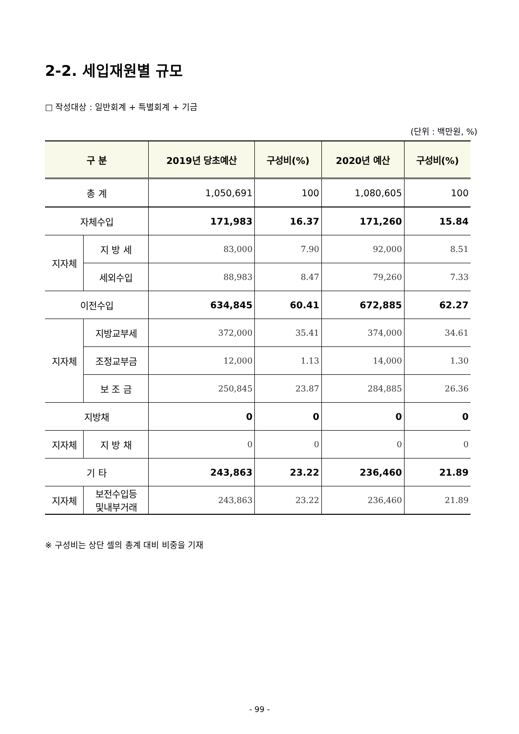2-2. 세입재원별 규모
□ 작성대상 : 일반회계 + 특별회계 + 기금
(단위 : 백만원, %)
| 구 분 | | 2019년 당초예산 | 구성비(%) | 2020년 예산 | 구성비(%) |
| --- | --- | --- | --- | --- | --- |
| 총 계 | | 1,050,691 | 100 | 1,080,605 | 100 |
| 자체수입 | | 171,983 | 16.37 | 171,260 | 15.84 |
| 지자체 | 지 방 세 | 83,000 | 7.90 | 92,000 | 8.51 |
| | 세외수입 | 88,983 | 8.47 | 79,260 | 7.33 |
| 이전수입 | | 634,845 | 60.41 | 672,885 | 62.27 |
| 지자체 | 지방교부세 | 372,000 | 35.41 | 374,000 | 34.61 |
| | 조정교부금 | 12,000 | 1.13 | 14,000 | 1.30 |
| | 보 조 금 | 250,845 | 23.87 | 284,885 | 26.36 |
| 지방채 | | 0 | 0 | 0 | 0 |
| 지자체 | 지 방 채 | 0 | 0 | 0 | 0 |
| 기 타 | | 243,863 | 23.22 | 236,460 | 21.89 |
| 지자체 | 보전수입등 및내부거래 | 243,863 | 23.22 | 236,460 | 21.89 |
※ 구성비는 상단 셀의 총계 대비 비중을 기재
- 99 -